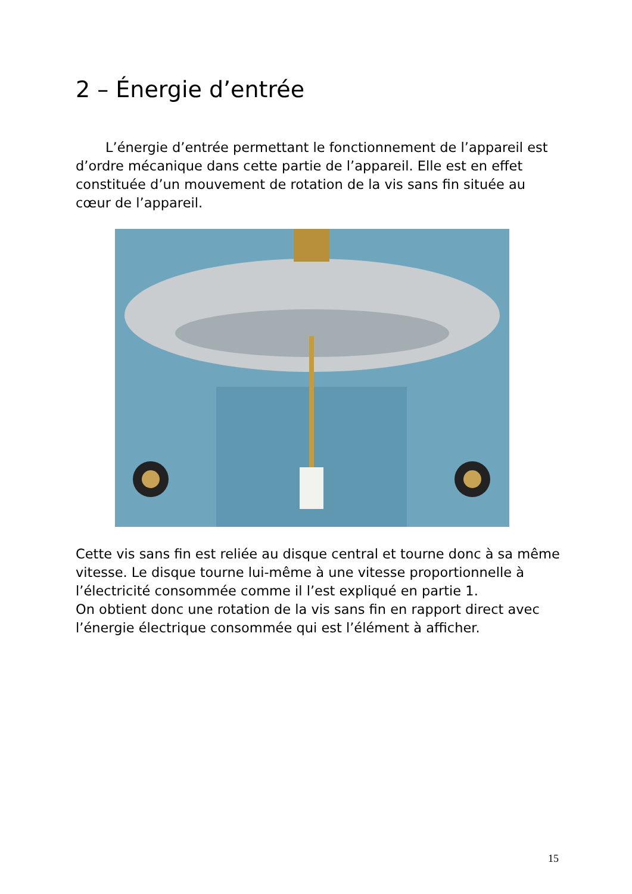2 – Énergie d’entrée
L’énergie d’entrée permettant le fonctionnement de l’appareil est d’ordre mécanique dans cette partie de l’appareil. Elle est en effet constituée d’un mouvement de rotation de la vis sans fin située au cœur de l’appareil.
Cette vis sans fin est reliée au disque central et tourne donc à sa même vitesse. Le disque tourne lui-même à une vitesse proportionnelle à l’électricité consommée comme il l’est expliqué en partie 1.
On obtient donc une rotation de la vis sans fin en rapport direct avec l’énergie électrique consommée qui est l’élément à afficher.
15